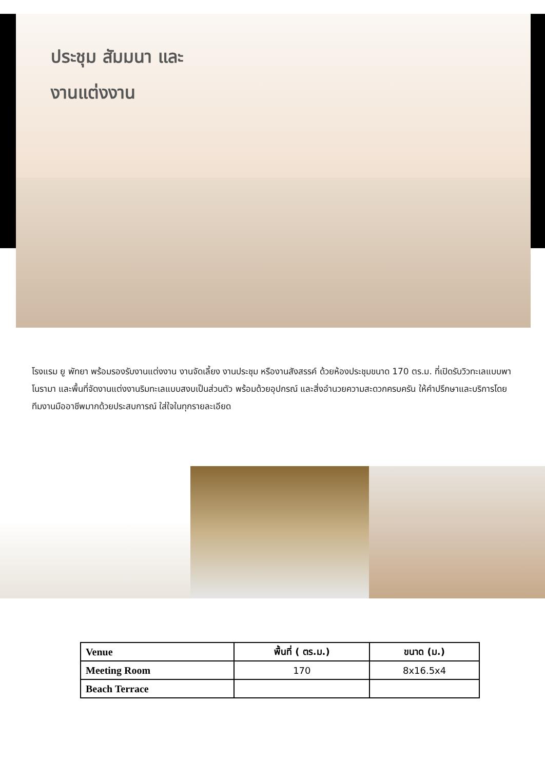ประชุม สัมมนา และ
งานแต่งงาน
โรงแรม ยู พัทยา พร้อมรองรับงานแต่งงาน งานจัดเลี้ยง งานประชุม หรืองานสังสรรค์ ด้วยห้องประชุมขนาด 170 ตร.ม. ที่เปิดรับวิวทะเลแบบพาโนรามา และพื้นที่จัดงานแต่งงานริมทะเลแบบสงบเป็นส่วนตัว พร้อมด้วยอุปกรณ์ และสิ่งอำนวยความสะดวกครบครัน ให้คำปรึกษาและบริการโดยทีมงานมืออาชีพมากด้วยประสบการณ์ ใส่ใจในทุกรายละเอียด
| Venue | พื้นที่ ( ตร.ม.) | ขนาด (ม.) |
| --- | --- | --- |
| Meeting Room | 170 | 8x16.5x4 |
| Beach Terrace | | |